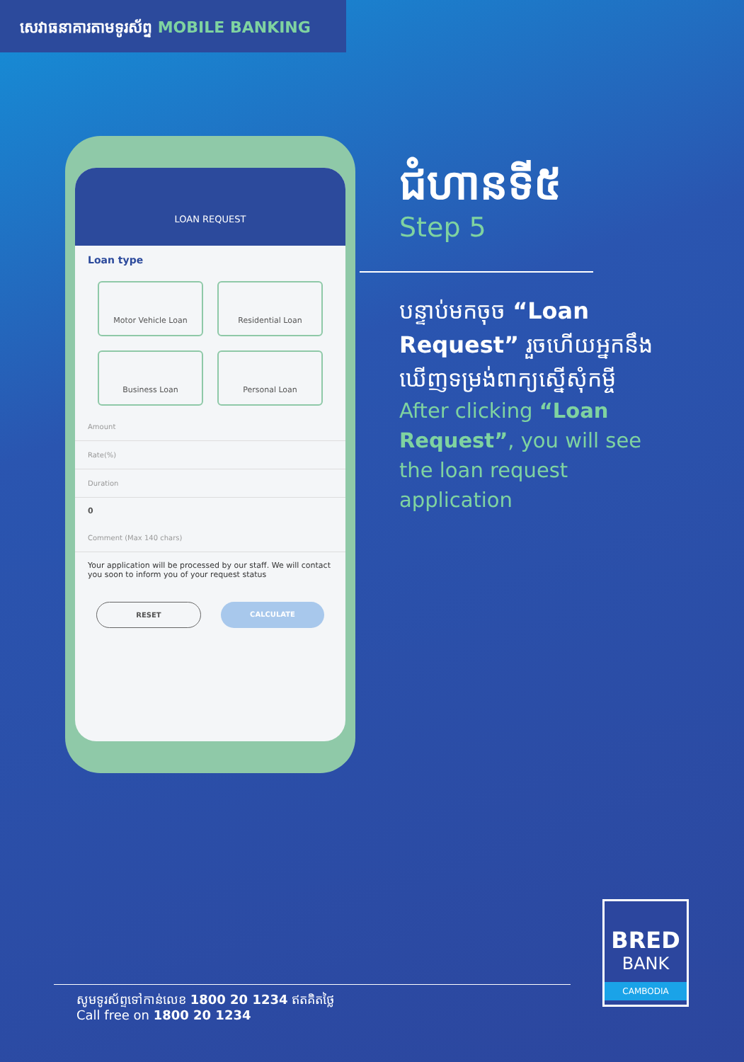សេវាធនាគារតាមទូរស័ព្ទ MOBILE BANKING
LOAN REQUEST
Loan type
Motor Vehicle Loan
Residential Loan
Business Loan
Personal Loan
Amount
Rate(%)
Duration
0
Comment (Max 140 chars)
Your application will be processed by our staff. We will contact you soon to inform you of your request status
RESET CALCULATE
ជំហានទី៥
Step 5
បន្ទាប់មកចុច “Loan Request” រួចហើយអ្នកនឹងឃើញទម្រង់ពាក្យស្នើសុំកម្ចី
After clicking “Loan Request”, you will see the loan request application
BRED
BANK
CAMBODIA
សូមទូរស័ព្ទទៅកាន់លេខ 1800 20 1234 ឥតគិតថ្លៃ
Call free on 1800 20 1234